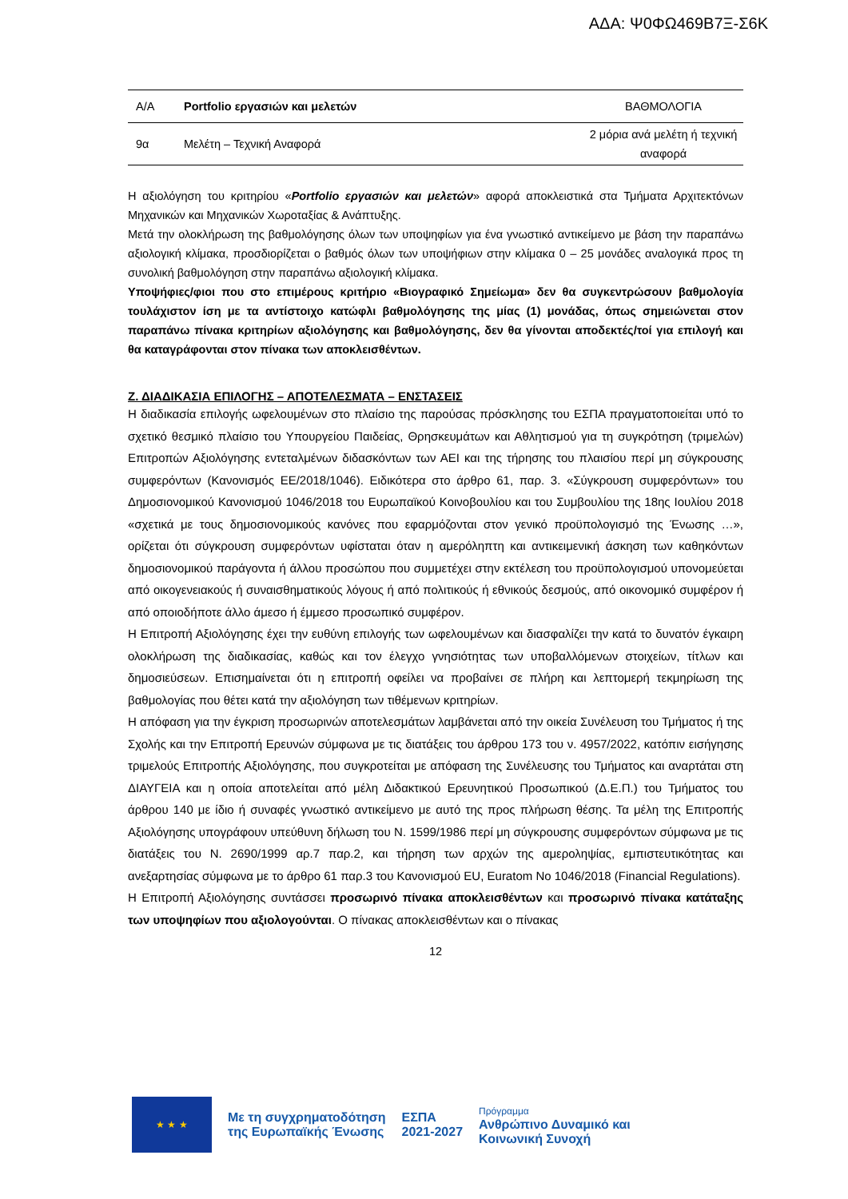ΑΔΑ: Ψ0ΦΩ469Β7Ξ-Σ6Κ
| Α/Α | Portfolio εργασιών και μελετών | ΒΑΘΜΟΛΟΓΙΑ |
| 9α | Μελέτη – Τεχνική Αναφορά | 2 μόρια ανά μελέτη ή τεχνική αναφορά |
Η αξιολόγηση του κριτηρίου «Portfolio εργασιών και μελετών» αφορά αποκλειστικά στα Τμήματα Αρχιτεκτόνων Μηχανικών και Μηχανικών Χωροταξίας & Ανάπτυξης.
Μετά την ολοκλήρωση της βαθμολόγησης όλων των υποψηφίων για ένα γνωστικό αντικείμενο με βάση την παραπάνω αξιολογική κλίμακα, προσδιορίζεται ο βαθμός όλων των υποψήφιων στην κλίμακα 0 – 25 μονάδες αναλογικά προς τη συνολική βαθμολόγηση στην παραπάνω αξιολογική κλίμακα.
Υποψήφιες/φιοι που στο επιμέρους κριτήριο «Βιογραφικό Σημείωμα» δεν θα συγκεντρώσουν βαθμολογία τουλάχιστον ίση με τα αντίστοιχο κατώφλι βαθμολόγησης της μίας (1) μονάδας, όπως σημειώνεται στον παραπάνω πίνακα κριτηρίων αξιολόγησης και βαθμολόγησης, δεν θα γίνονται αποδεκτές/τοί για επιλογή και θα καταγράφονται στον πίνακα των αποκλεισθέντων.
Ζ. ΔΙΑΔΙΚΑΣΙΑ ΕΠΙΛΟΓΗΣ – ΑΠΟΤΕΛΕΣΜΑΤΑ – ΕΝΣΤΑΣΕΙΣ
Η διαδικασία επιλογής ωφελουμένων στο πλαίσιο της παρούσας πρόσκλησης του ΕΣΠΑ πραγματοποιείται υπό το σχετικό θεσμικό πλαίσιο του Υπουργείου Παιδείας, Θρησκευμάτων και Αθλητισμού για τη συγκρότηση (τριμελών) Επιτροπών Αξιολόγησης εντεταλμένων διδασκόντων των ΑΕΙ και της τήρησης του πλαισίου περί μη σύγκρουσης συμφερόντων (Κανονισμός ΕΕ/2018/1046). Ειδικότερα στο άρθρο 61, παρ. 3. «Σύγκρουση συμφερόντων» του Δημοσιονομικού Κανονισμού 1046/2018 του Ευρωπαϊκού Κοινοβουλίου και του Συμβουλίου της 18ης Ιουλίου 2018 «σχετικά με τους δημοσιονομικούς κανόνες που εφαρμόζονται στον γενικό προϋπολογισμό της Ένωσης …», ορίζεται ότι σύγκρουση συμφερόντων υφίσταται όταν η αμερόληπτη και αντικειμενική άσκηση των καθηκόντων δημοσιονομικού παράγοντα ή άλλου προσώπου που συμμετέχει στην εκτέλεση του προϋπολογισμού υπονομεύεται από οικογενειακούς ή συναισθηματικούς λόγους ή από πολιτικούς ή εθνικούς δεσμούς, από οικονομικό συμφέρον ή από οποιοδήποτε άλλο άμεσο ή έμμεσο προσωπικό συμφέρον.
Η Επιτροπή Αξιολόγησης έχει την ευθύνη επιλογής των ωφελουμένων και διασφαλίζει την κατά το δυνατόν έγκαιρη ολοκλήρωση της διαδικασίας, καθώς και τον έλεγχο γνησιότητας των υποβαλλόμενων στοιχείων, τίτλων και δημοσιεύσεων. Επισημαίνεται ότι η επιτροπή οφείλει να προβαίνει σε πλήρη και λεπτομερή τεκμηρίωση της βαθμολογίας που θέτει κατά την αξιολόγηση των τιθέμενων κριτηρίων.
Η απόφαση για την έγκριση προσωρινών αποτελεσμάτων λαμβάνεται από την οικεία Συνέλευση του Τμήματος ή της Σχολής και την Επιτροπή Ερευνών σύμφωνα με τις διατάξεις του άρθρου 173 του ν. 4957/2022, κατόπιν εισήγησης τριμελούς Επιτροπής Αξιολόγησης, που συγκροτείται με απόφαση της Συνέλευσης του Τμήματος και αναρτάται στη ΔΙΑΥΓΕΙΑ και η οποία αποτελείται από μέλη Διδακτικού Ερευνητικού Προσωπικού (Δ.Ε.Π.) του Τμήματος του άρθρου 140 με ίδιο ή συναφές γνωστικό αντικείμενο με αυτό της προς πλήρωση θέσης. Τα μέλη της Επιτροπής Αξιολόγησης υπογράφουν υπεύθυνη δήλωση του Ν. 1599/1986 περί μη σύγκρουσης συμφερόντων σύμφωνα με τις διατάξεις του Ν. 2690/1999 αρ.7 παρ.2, και τήρηση των αρχών της αμεροληψίας, εμπιστευτικότητας και ανεξαρτησίας σύμφωνα με το άρθρο 61 παρ.3 του Κανονισμού EU, Euratom No 1046/2018 (Financial Regulations).
Η Επιτροπή Αξιολόγησης συντάσσει προσωρινό πίνακα αποκλεισθέντων και προσωρινό πίνακα κατάταξης των υποψηφίων που αξιολογούνται. Ο πίνακας αποκλεισθέντων και ο πίνακας
12
★ ★ ★
Με τη συγχρηματοδότηση
της Ευρωπαϊκής Ένωσης
ΕΣΠΑ
2021-2027
Πρόγραμμα
Ανθρώπινο Δυναμικό και
Κοινωνική Συνοχή